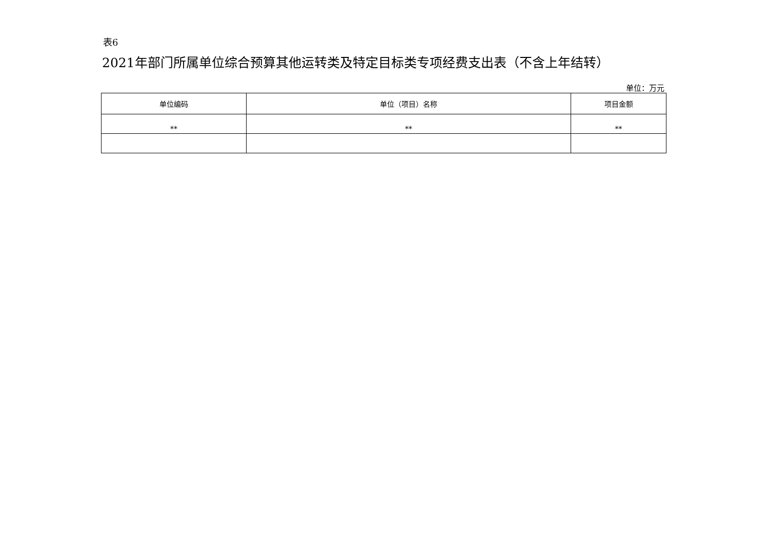表6
2021年部门所属单位综合预算其他运转类及特定目标类专项经费支出表（不含上年结转）
单位：万元
| 单位编码 | 单位（项目）名称 | 项目金额 |
| --- | --- | --- |
| ** | ** | ** |